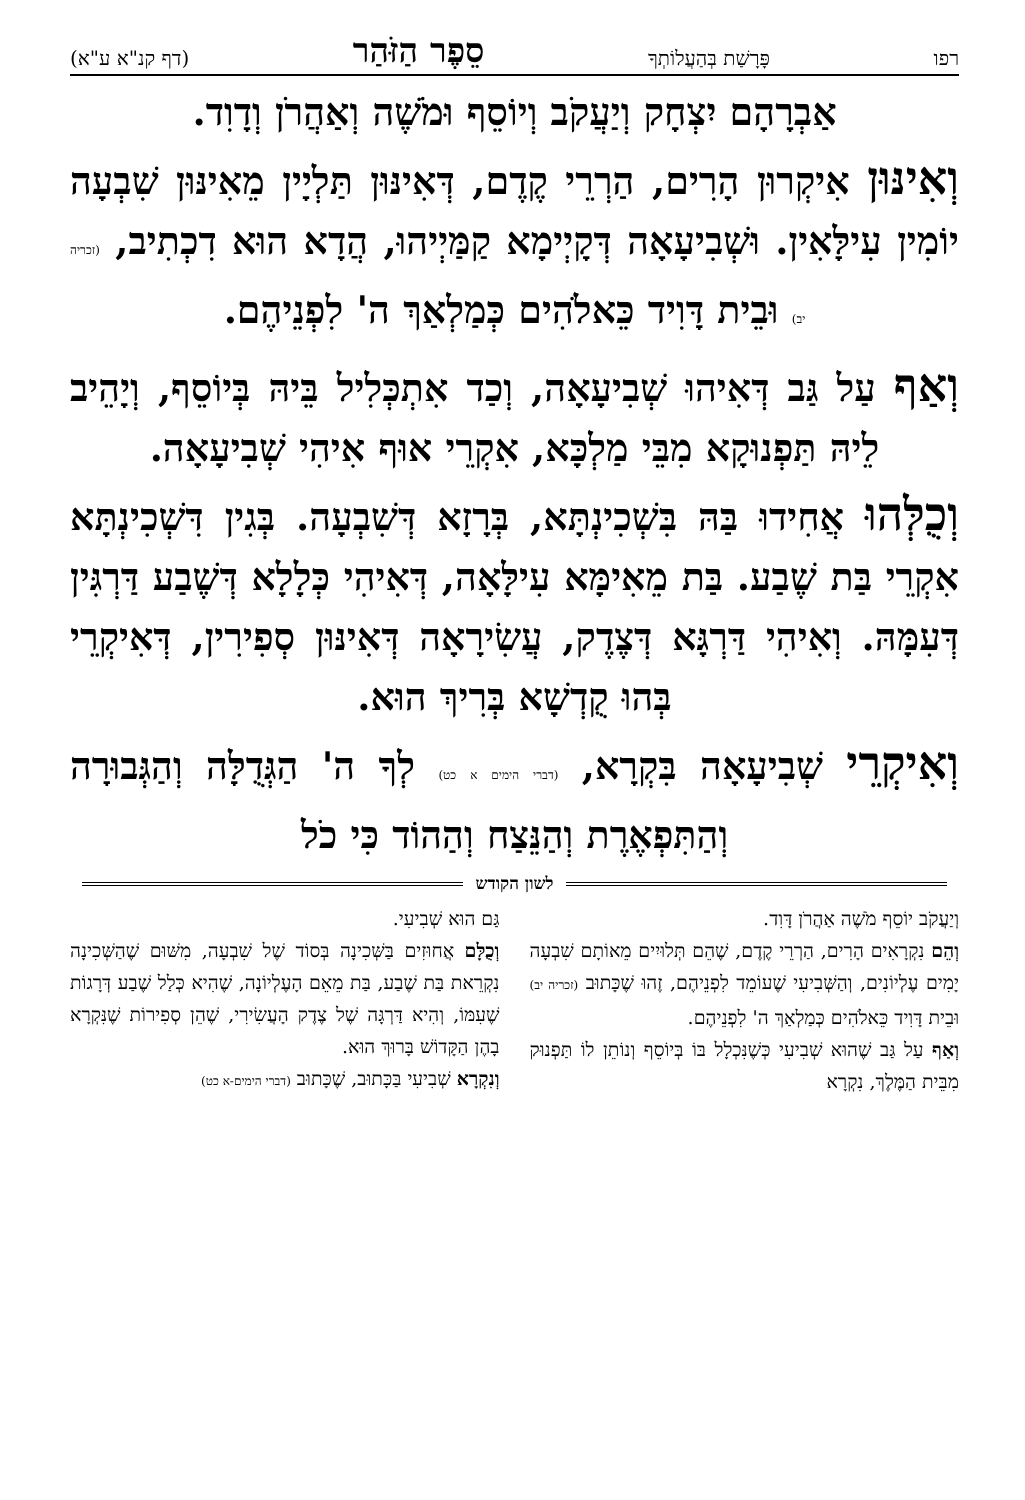רפו פָּרָשַׁת בְּהַעֲלוֹתְךָ סֵפֶר הַזֹּהַר (דף קנ"א ע"א)
אַבְרָהָם יִצְחָק וְיַעֲקֹב וְיוֹסֵף וּמֹשֶׁה וְאַהֲרֹן וְדָוִד.
וְאִינּוּן אִיקְרוּן הָרִים, הַרְרֵי קֶדֶם, דְּאִינּוּן תַּלְיָין מֵאִינּוּן שִׁבְעָה יוֹמִין עִילָּאִין. וּשְׁבִיעָאָה דְּקָיְימָא קַמַּיְיהוּ, הֲדָא הוּא דִכְתִיב, (זכריה יב) וּבֵית דָּוִיד כֵּאלֹהִים כְּמַלְאַךְ ה' לִפְנֵיהֶם.
וְאַף עַל גַּב דְּאִיהוּ שְׁבִיעָאָה, וְכַד אִתְכְּלִיל בֵּיהּ בְּיוֹסֵף, וְיָהֵיב לֵיהּ תַּפְנוּקָא מִבֵּי מַלְכָּא, אִקְרֵי אוּף אִיהִי שְׁבִיעָאָה.
וְכֻלְּהוּ אֲחִידוּ בַּהּ בִּשְׁכִינְתָּא, בְּרָזָא דְּשִׁבְעָה. בְּגִין דִּשְׁכִינְתָּא אִקְרֵי בַּת שֶׁבַע. בַּת מֵאִימָּא עִילָּאָה, דְּאִיהִי כְּלָלָא דְּשֶׁבַע דַּרְגִּין דְּעִמָּהּ. וְאִיהִי דַּרְגָּא דְּצֶדֶק, עֲשִׂירָאָה דְּאִינּוּן סְפִירִין, דְּאִיקְרֵי בְּהוּ קֻדְשָׁא בְּרִיךְ הוּא.
וְאִיקְרֵי שְׁבִיעָאָה בִּקְרָא, (דברי הימים א כט) לְךָ ה' הַגְּדֻלָּה וְהַגְּבוּרָה וְהַתִּפְאֶרֶת וְהַנֵּצַח וְהַהוֹד כִּי כֹל
לשון הקודש
וְיַעֲקֹב יוֹסֵף מֹשֶׁה אַהֲרֹן דָּוִד.
וְהֵם נִקְרָאִים הָרִים, הַרְרֵי קֶדֶם, שֶׁהֵם תְּלוּיִים מֵאוֹתָם שִׁבְעָה יָמִים עֶלְיוֹנִים, וְהַשְּׁבִיעִי שֶׁעוֹמֵד לִפְנֵיהֶם, זֶהוּ שֶׁכָּתוּב (זכריה יב) וּבֵית דָּוִיד כֵּאלֹהִים כְּמַלְאַךְ ה' לִפְנֵיהֶם.
וְאַף עַל גַּב שֶׁהוּא שְׁבִיעִי כְּשֶׁנִּכְלָל בּוֹ בְּיוֹסֵף וְנוֹתֵן לוֹ תַּפְנוּק מִבֵּית הַמֶּלֶךְ, נִקְרָא
גַּם הוּא שְׁבִיעִי.
וְכֻלָּם אֲחוּזִים בַּשְּׁכִינָה בְּסוֹד שֶׁל שִׁבְעָה, מִשּׁוּם שֶׁהַשְּׁכִינָה נִקְרֵאת בַּת שֶׁבַע, בַּת מֵאֵם הָעֶלְיוֹנָה, שֶׁהִיא כְּלַל שֶׁבַע דְּרָגוֹת שֶׁעִמּוֹ, וְהִיא דַּרְגָּה שֶׁל צֶדֶק הָעֲשִׂירִי, שֶׁהֵן סְפִירוֹת שֶׁנִּקְרָא בָהֶן הַקָּדוֹשׁ בָּרוּךְ הוּא.
וְנִקְרָא שְׁבִיעִי בַּכָּתוּב, שֶׁכָּתוּב (דברי הימים-א כט)